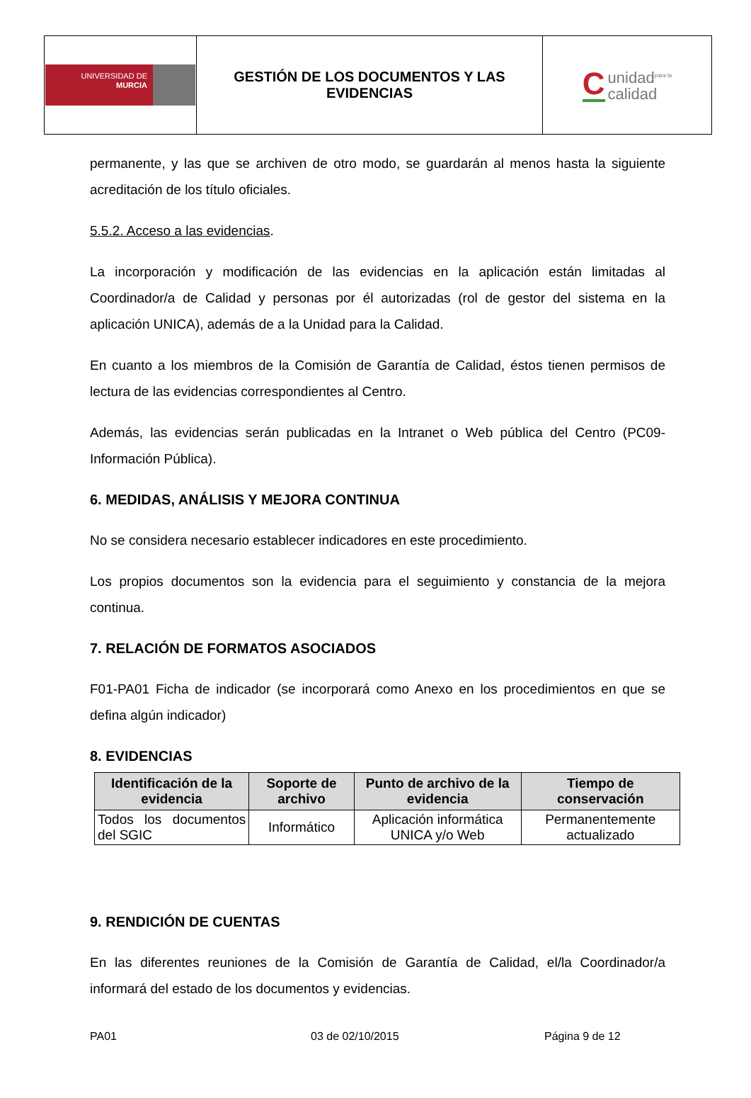| UNIVERSIDAD DE MURCIA | GESTIÓN DE LOS DOCUMENTOS Y LAS EVIDENCIAS | C unidad<sup>para la</sup> calidad |
permanente, y las que se archiven de otro modo, se guardarán al menos hasta la siguiente acreditación de los título oficiales.
5.5.2. Acceso a las evidencias.
La incorporación y modificación de las evidencias en la aplicación están limitadas al Coordinador/a de Calidad y personas por él autorizadas (rol de gestor del sistema en la aplicación UNICA), además de a la Unidad para la Calidad.
En cuanto a los miembros de la Comisión de Garantía de Calidad, éstos tienen permisos de lectura de las evidencias correspondientes al Centro.
Además, las evidencias serán publicadas en la Intranet o Web pública del Centro (PC09-Información Pública).
6. MEDIDAS, ANÁLISIS Y MEJORA CONTINUA
No se considera necesario establecer indicadores en este procedimiento.
Los propios documentos son la evidencia para el seguimiento y constancia de la mejora continua.
7. RELACIÓN DE FORMATOS ASOCIADOS
F01-PA01 Ficha de indicador (se incorporará como Anexo en los procedimientos en que se defina algún indicador)
8. EVIDENCIAS
| Identificación de la evidencia | Soporte de archivo | Punto de archivo de la evidencia | Tiempo de conservación |
| --- | --- | --- | --- |
| Todos los documentos del SGIC | Informático | Aplicación informática UNICA y/o Web | Permanentemente actualizado |
9. RENDICIÓN DE CUENTAS
En las diferentes reuniones de la Comisión de Garantía de Calidad, el/la Coordinador/a informará del estado de los documentos y evidencias.
PA01 03 de 02/10/2015 Página 9 de 12